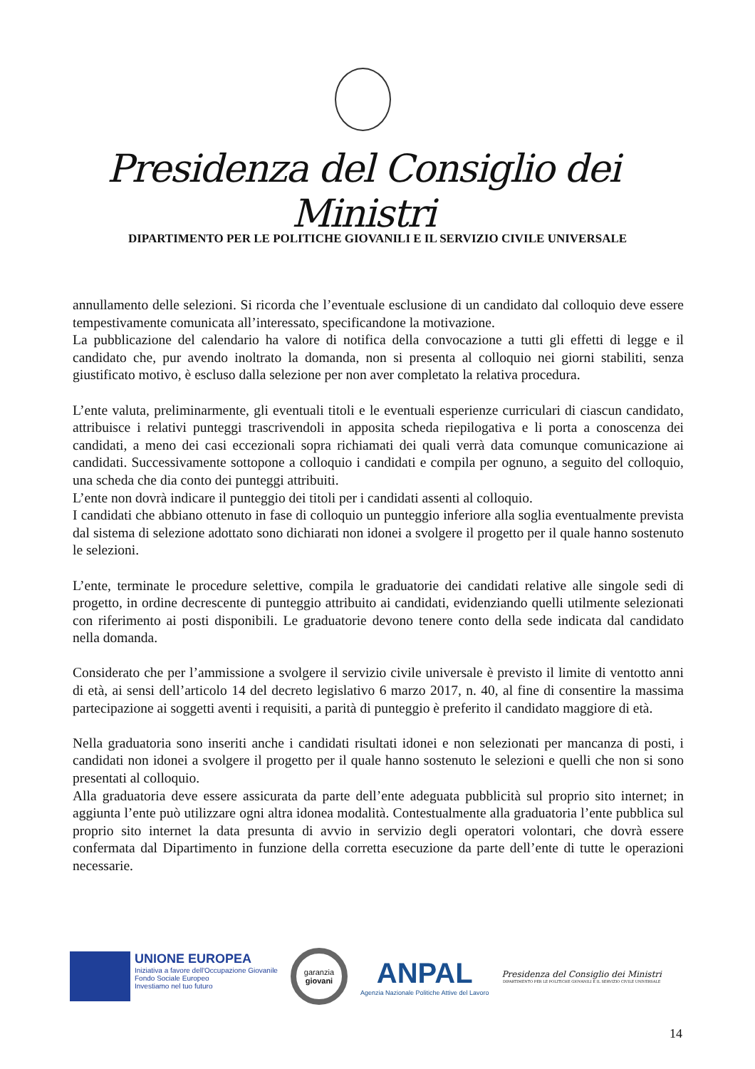Presidenza del Consiglio dei Ministri
DIPARTIMENTO PER LE POLITICHE GIOVANILI E IL SERVIZIO CIVILE UNIVERSALE
annullamento delle selezioni. Si ricorda che l’eventuale esclusione di un candidato dal colloquio deve essere tempestivamente comunicata all’interessato, specificandone la motivazione.
La pubblicazione del calendario ha valore di notifica della convocazione a tutti gli effetti di legge e il candidato che, pur avendo inoltrato la domanda, non si presenta al colloquio nei giorni stabiliti, senza giustificato motivo, è escluso dalla selezione per non aver completato la relativa procedura.
L’ente valuta, preliminarmente, gli eventuali titoli e le eventuali esperienze curriculari di ciascun candidato, attribuisce i relativi punteggi trascrivendoli in apposita scheda riepilogativa e li porta a conoscenza dei candidati, a meno dei casi eccezionali sopra richiamati dei quali verrà data comunque comunicazione ai candidati. Successivamente sottopone a colloquio i candidati e compila per ognuno, a seguito del colloquio, una scheda che dia conto dei punteggi attribuiti.
L’ente non dovrà indicare il punteggio dei titoli per i candidati assenti al colloquio.
I candidati che abbiano ottenuto in fase di colloquio un punteggio inferiore alla soglia eventualmente prevista dal sistema di selezione adottato sono dichiarati non idonei a svolgere il progetto per il quale hanno sostenuto le selezioni.
L’ente, terminate le procedure selettive, compila le graduatorie dei candidati relative alle singole sedi di progetto, in ordine decrescente di punteggio attribuito ai candidati, evidenziando quelli utilmente selezionati con riferimento ai posti disponibili. Le graduatorie devono tenere conto della sede indicata dal candidato nella domanda.
Considerato che per l’ammissione a svolgere il servizio civile universale è previsto il limite di ventotto anni di età, ai sensi dell’articolo 14 del decreto legislativo 6 marzo 2017, n. 40, al fine di consentire la massima partecipazione ai soggetti aventi i requisiti, a parità di punteggio è preferito il candidato maggiore di età.
Nella graduatoria sono inseriti anche i candidati risultati idonei e non selezionati per mancanza di posti, i candidati non idonei a svolgere il progetto per il quale hanno sostenuto le selezioni e quelli che non si sono presentati al colloquio.
Alla graduatoria deve essere assicurata da parte dell’ente adeguata pubblicità sul proprio sito internet; in aggiunta l’ente può utilizzare ogni altra idonea modalità. Contestualmente alla graduatoria l’ente pubblica sul proprio sito internet la data presunta di avvio in servizio degli operatori volontari, che dovrà essere confermata dal Dipartimento in funzione della corretta esecuzione da parte dell’ente di tutte le operazioni necessarie.
UNIONE EUROPEA
Iniziativa a favore dell'Occupazione Giovanile
Fondo Sociale Europeo
Investiamo nel tuo futuro
garanzia
giovani
ANPAL
Agenzia Nazionale Politiche Attive del Lavoro
Presidenza del Consiglio dei Ministri
DIPARTIMENTO PER LE POLITICHE GIOVANILI E IL SERVIZIO CIVILE UNIVERSALE
14